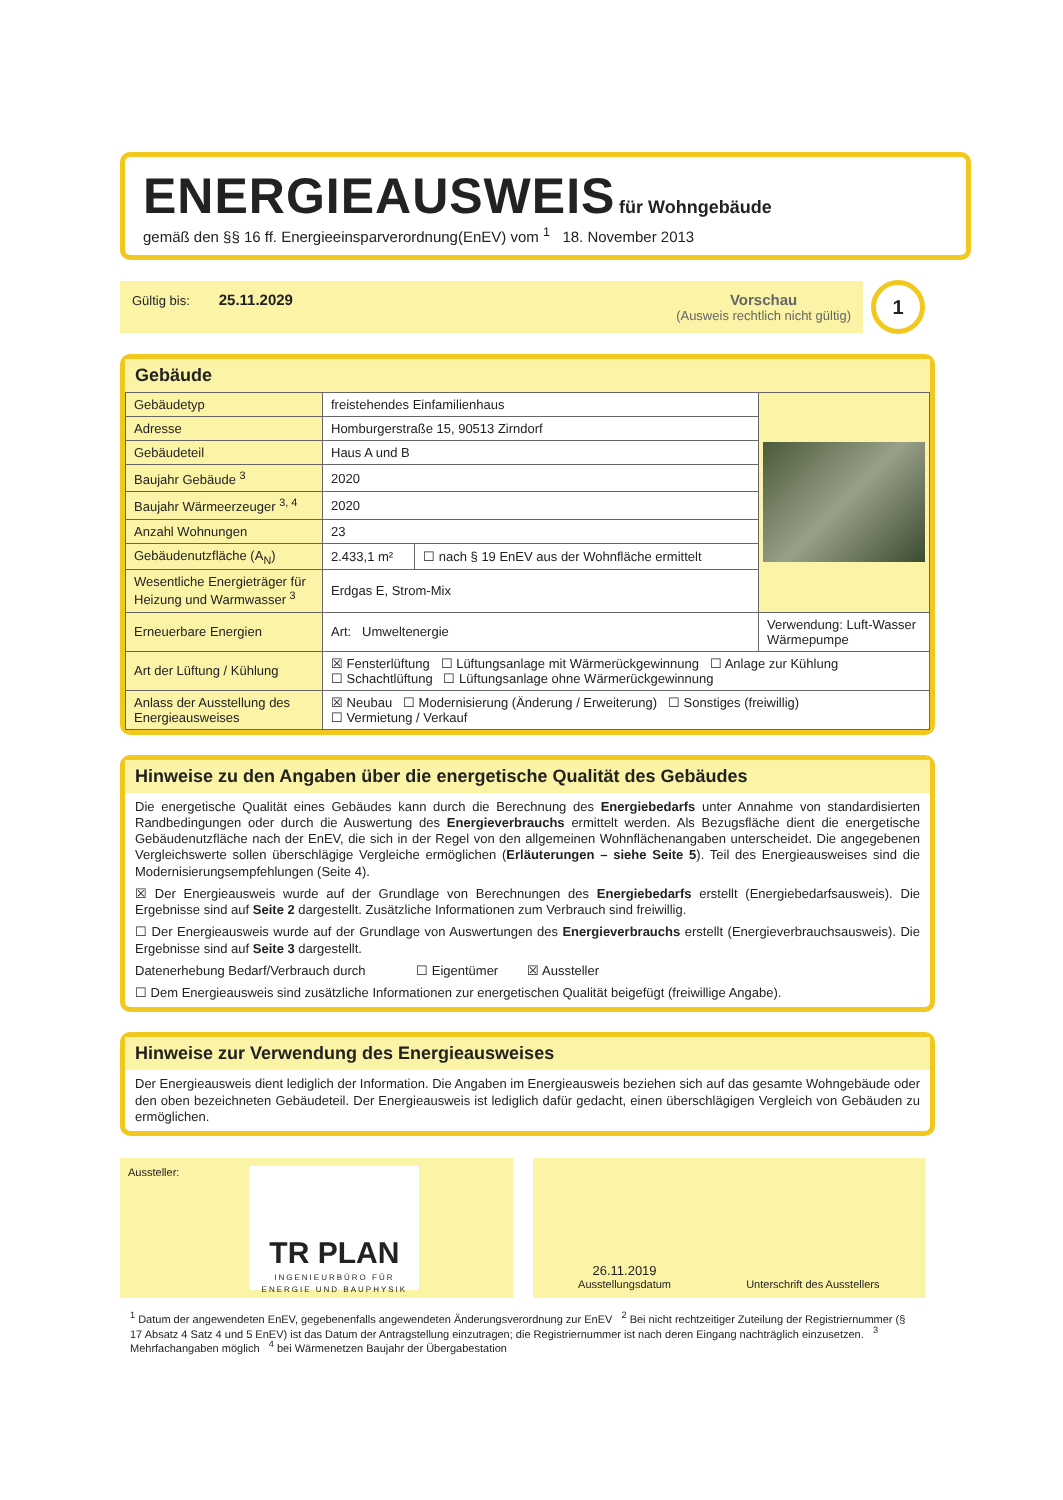ENERGIEAUSWEIS
für Wohngebäude
gemäß den §§ 16 ff. Energieeinsparverordnung(EnEV) vom <sup>1</sup> 18. November 2013
Gültig bis: 25.11.2029 Vorschau
(Ausweis rechtlich nicht gültig)
1
Gebäude
| Gebäudetyp | freistehendes Einfamilienhaus | | |
| Adresse | Homburgerstraße 15, 90513 Zirndorf | | |
| Gebäudeteil | Haus A und B | | |
| Baujahr Gebäude <sup>3</sup> | 2020 | | |
| Baujahr Wärmeerzeuger <sup>3, 4</sup> | 2020 | | |
| Anzahl Wohnungen | 23 | | |
| Gebäudenutzfläche (A<sub>N</sub>) | 2.433,1 m² | ☐ nach § 19 EnEV aus der Wohnfläche ermittelt | |
| Wesentliche Energieträger für Heizung und Warmwasser <sup>3</sup> | Erdgas E, Strom-Mix | | |
| Erneuerbare Energien | Art: Umweltenergie | | Verwendung: Luft-Wasser Wärmepumpe |
| Art der Lüftung / Kühlung | ☒ Fensterlüftung ☐ Lüftungsanlage mit Wärmerückgewinnung ☐ Anlage zur Kühlung ☐ Schachtlüftung ☐ Lüftungsanlage ohne Wärmerückgewinnung | | |
| Anlass der Ausstellung des Energieausweises | ☒ Neubau ☐ Modernisierung (Änderung / Erweiterung) ☐ Sonstiges (freiwillig) ☐ Vermietung / Verkauf | | |
Hinweise zu den Angaben über die energetische Qualität des Gebäudes
Die energetische Qualität eines Gebäudes kann durch die Berechnung des Energiebedarfs unter Annahme von standardisierten Randbedingungen oder durch die Auswertung des Energieverbrauchs ermittelt werden. Als Bezugsfläche dient die energetische Gebäudenutzfläche nach der EnEV, die sich in der Regel von den allgemeinen Wohnflächenangaben unterscheidet. Die angegebenen Vergleichswerte sollen überschlägige Vergleiche ermöglichen (Erläuterungen – siehe Seite 5). Teil des Energieausweises sind die Modernisierungsempfehlungen (Seite 4).
☒ Der Energieausweis wurde auf der Grundlage von Berechnungen des Energiebedarfs erstellt (Energiebedarfsausweis). Die Ergebnisse sind auf Seite 2 dargestellt. Zusätzliche Informationen zum Verbrauch sind freiwillig.
☐ Der Energieausweis wurde auf der Grundlage von Auswertungen des Energieverbrauchs erstellt (Energieverbrauchsausweis). Die Ergebnisse sind auf Seite 3 dargestellt.
Datenerhebung Bedarf/Verbrauch durch ☐ Eigentümer ☒ Aussteller
☐ Dem Energieausweis sind zusätzliche Informationen zur energetischen Qualität beigefügt (freiwillige Angabe).
Hinweise zur Verwendung des Energieausweises
Der Energieausweis dient lediglich der Information. Die Angaben im Energieausweis beziehen sich auf das gesamte Wohngebäude oder den oben bezeichneten Gebäudeteil. Der Energieausweis ist lediglich dafür gedacht, einen überschlägigen Vergleich von Gebäuden zu ermöglichen.
Aussteller:
TR PLAN
INGENIEURBÜRO FÜR ENERGIE UND BAUPHYSIK
26.11.2019
Ausstellungsdatum
Unterschrift des Ausstellers
<sup>1</sup> Datum der angewendeten EnEV, gegebenenfalls angewendeten Änderungsverordnung zur EnEV <sup>2</sup> Bei nicht rechtzeitiger Zuteilung der Registriernummer (§ 17 Absatz 4 Satz 4 und 5 EnEV) ist das Datum der Antragstellung einzutragen; die Registriernummer ist nach deren Eingang nachträglich einzusetzen. <sup>3</sup> Mehrfachangaben möglich <sup>4</sup> bei Wärmenetzen Baujahr der Übergabestation